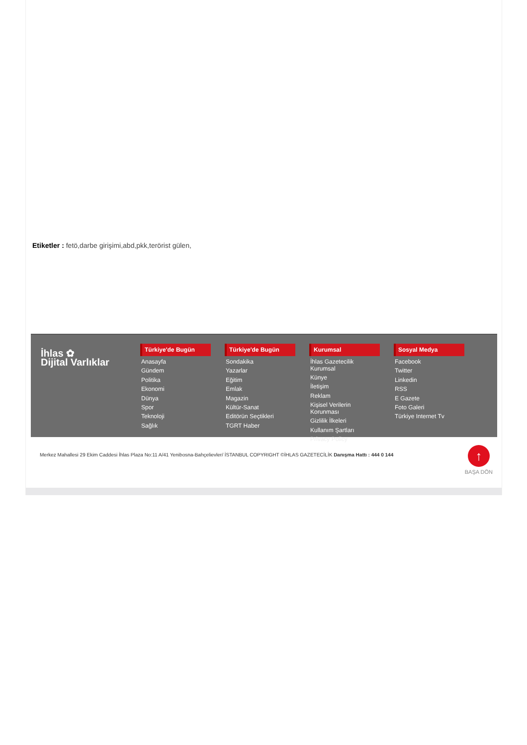Etiketler : fetö,darbe girişimi,abd,pkk,terörist gülen,
İhlas ✿
Dijital Varlıklar
Türkiye'de Bugün
Anasayfa
Gündem
Politika
Ekonomi
Dünya
Spor
Teknoloji
Sağlık
Türkiye'de Bugün
Sondakika
Yazarlar
Eğitim
Emlak
Magazin
Kültür-Sanat
Editörün Seçtikleri
TGRT Haber
Kurumsal
İhlas Gazetecilik Kurumsal
Künye
İletişim
Reklam
Kişisel Verilerin Korunması
Gizlilik İlkeleri
Kullanım Şartları
Privacy Policy
Sosyal Medya
Facebook
Twitter
Linkedin
RSS
E Gazete
Foto Galeri
Türkiye Internet Tv
Merkez Mahallesi 29 Ekim Caddesi İhlas Plaza No:11 A/41 Yenibosna-Bahçelievler/ İSTANBUL COPYRIGHT ©İHLAS GAZETECİLİK Danışma Hattı : 444 0 144
↑
BAŞA DÖN